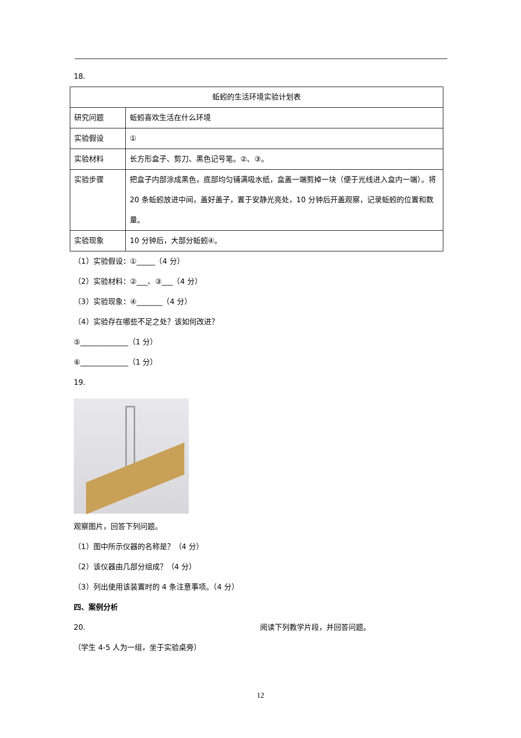18.
| 蚯蚓的生活环境实验计划表 | |
| 研究问题 | 蚯蚓喜欢生活在什么环境 |
| 实验假设 | ① |
| 实验材料 | 长方形盒子、剪刀、黑色记号笔。②、③。 |
| 实验步骤 | 把盒子内部涂成黑色，底部均匀铺满吸水纸，盒盖一端剪掉一块（便于光线进入盒内一端）。将 20 条蚯蚓放进中间，盖好盖子，置于安静光亮处，10 分钟后开盖观察，记录蚯蚓的位置和数量。 |
| 实验现象 | 10 分钟后，大部分蚯蚓④。 |
（1）实验假设：①_____（4 分）
（2）实验材料：②___、③___（4 分）
（3）实验现象：④_______（4 分）
（4）实验存在哪些不足之处？该如何改进？
⑤_____________（1 分）
⑥_____________（1 分）
19.
观察图片，回答下列问题。
（1）图中所示仪器的名称是？（4 分）
（2）该仪器由几部分组成？（4 分）
（3）列出使用该装置时的 4 条注意事项。（4 分）
四、案例分析
20. 阅读下列教学片段，并回答问题。
（学生 4-5 人为一组，坐于实验桌旁）
12